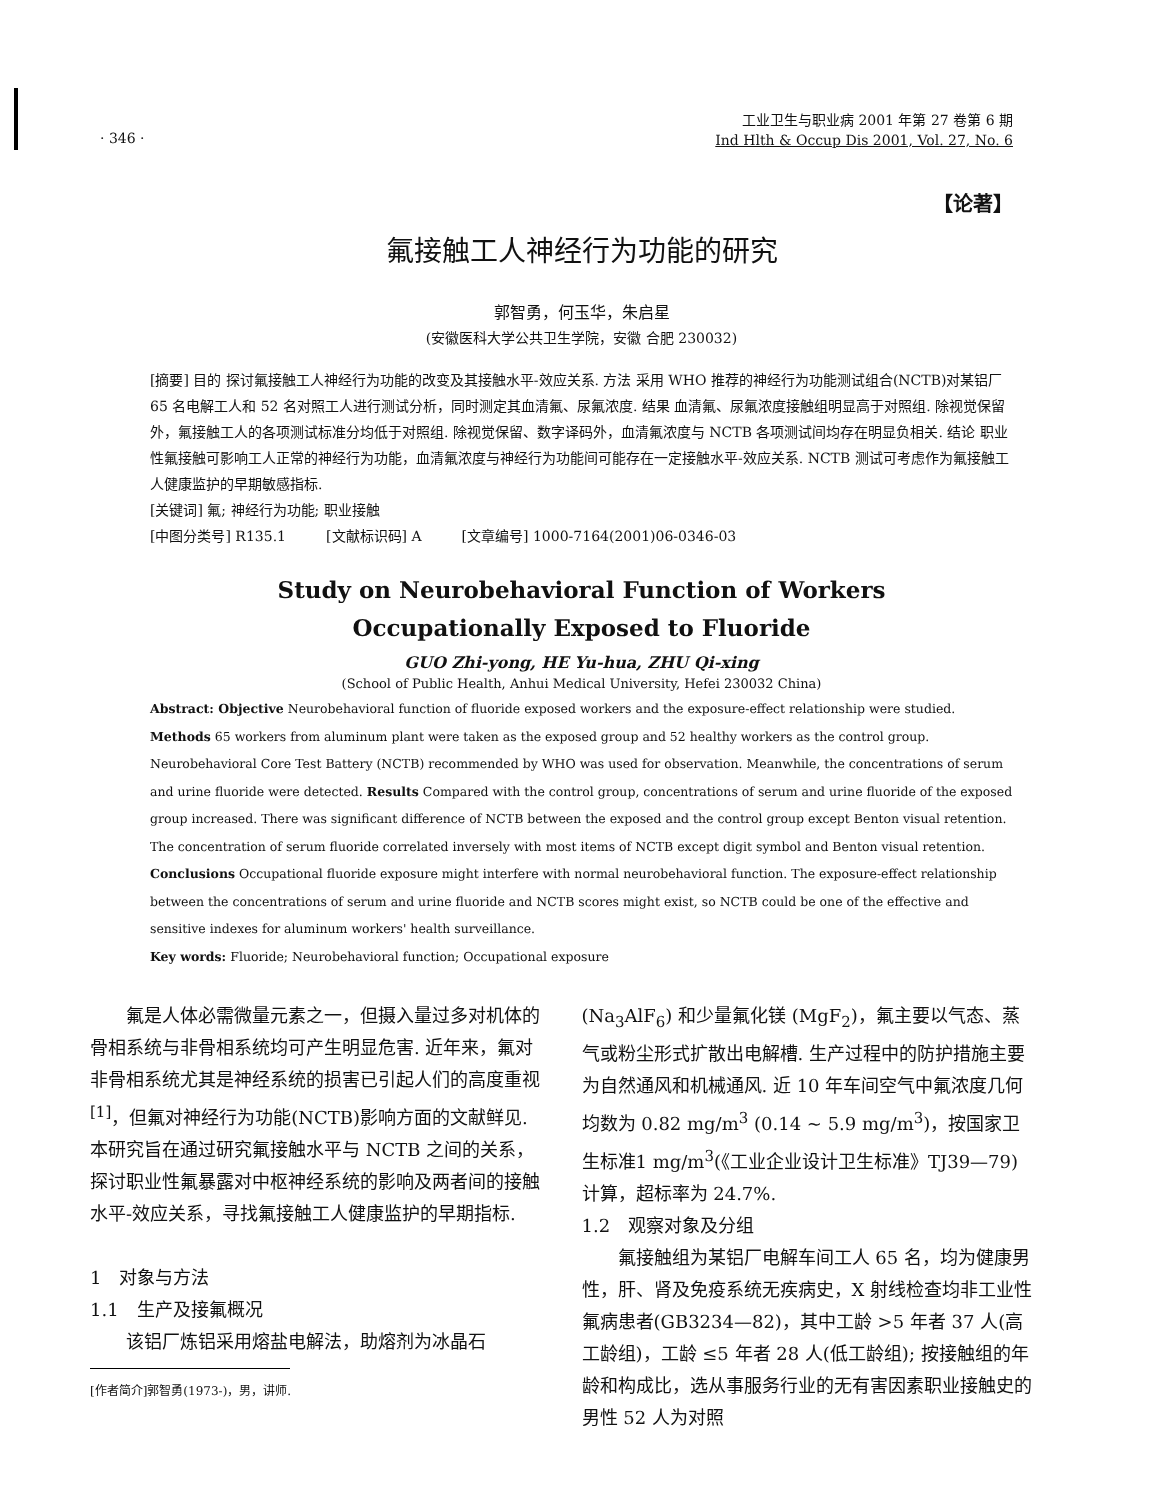· 346 ·
工业卫生与职业病 2001 年第 27 卷第 6 期
Ind Hlth & Occup Dis 2001, Vol. 27, No. 6
【论著】
氟接触工人神经行为功能的研究
郭智勇，何玉华，朱启星
(安徽医科大学公共卫生学院，安徽 合肥 230032)
[摘要] 目的 探讨氟接触工人神经行为功能的改变及其接触水平-效应关系. 方法 采用 WHO 推荐的神经行为功能测试组合(NCTB)对某铝厂 65 名电解工人和 52 名对照工人进行测试分析，同时测定其血清氟、尿氟浓度. 结果 血清氟、尿氟浓度接触组明显高于对照组. 除视觉保留外，氟接触工人的各项测试标准分均低于对照组. 除视觉保留、数字译码外，血清氟浓度与 NCTB 各项测试间均存在明显负相关. 结论 职业性氟接触可影响工人正常的神经行为功能，血清氟浓度与神经行为功能间可能存在一定接触水平-效应关系. NCTB 测试可考虑作为氟接触工人健康监护的早期敏感指标.
[关键词] 氟; 神经行为功能; 职业接触
[中图分类号] R135.1 [文献标识码] A [文章编号] 1000-7164(2001)06-0346-03
Study on Neurobehavioral Function of Workers
Occupationally Exposed to Fluoride
GUO Zhi-yong, HE Yu-hua, ZHU Qi-xing
(School of Public Health, Anhui Medical University, Hefei 230032 China)
Abstract: Objective Neurobehavioral function of fluoride exposed workers and the exposure-effect relationship were studied. Methods 65 workers from aluminum plant were taken as the exposed group and 52 healthy workers as the control group. Neurobehavioral Core Test Battery (NCTB) recommended by WHO was used for observation. Meanwhile, the concentrations of serum and urine fluoride were detected. Results Compared with the control group, concentrations of serum and urine fluoride of the exposed group increased. There was significant difference of NCTB between the exposed and the control group except Benton visual retention. The concentration of serum fluoride correlated inversely with most items of NCTB except digit symbol and Benton visual retention. Conclusions Occupational fluoride exposure might interfere with normal neurobehavioral function. The exposure-effect relationship between the concentrations of serum and urine fluoride and NCTB scores might exist, so NCTB could be one of the effective and sensitive indexes for aluminum workers' health surveillance.
Key words: Fluoride; Neurobehavioral function; Occupational exposure
　　氟是人体必需微量元素之一，但摄入量过多对机体的骨相系统与非骨相系统均可产生明显危害. 近年来，氟对非骨相系统尤其是神经系统的损害已引起人们的高度重视<sup>[1]</sup>，但氟对神经行为功能(NCTB)影响方面的文献鲜见. 本研究旨在通过研究氟接触水平与 NCTB 之间的关系，探讨职业性氟暴露对中枢神经系统的影响及两者间的接触水平-效应关系，寻找氟接触工人健康监护的早期指标.
1　对象与方法
1.1　生产及接氟概况
　　该铝厂炼铝采用熔盐电解法，助熔剂为冰晶石
[作者简介]郭智勇(1973-)，男，讲师.
(Na<sub>3</sub>AlF<sub>6</sub>) 和少量氟化镁 (MgF<sub>2</sub>)，氟主要以气态、蒸气或粉尘形式扩散出电解槽. 生产过程中的防护措施主要为自然通风和机械通风. 近 10 年车间空气中氟浓度几何均数为 0.82 mg/m<sup>3</sup> (0.14 ~ 5.9 mg/m<sup>3</sup>)，按国家卫生标准1 mg/m<sup>3</sup>(《工业企业设计卫生标准》TJ39—79)计算，超标率为 24.7%.
1.2　观察对象及分组
　　氟接触组为某铝厂电解车间工人 65 名，均为健康男性，肝、肾及免疫系统无疾病史，X 射线检查均非工业性氟病患者(GB3234—82)，其中工龄 >5 年者 37 人(高工龄组)，工龄 ≤5 年者 28 人(低工龄组); 按接触组的年龄和构成比，选从事服务行业的无有害因素职业接触史的男性 52 人为对照